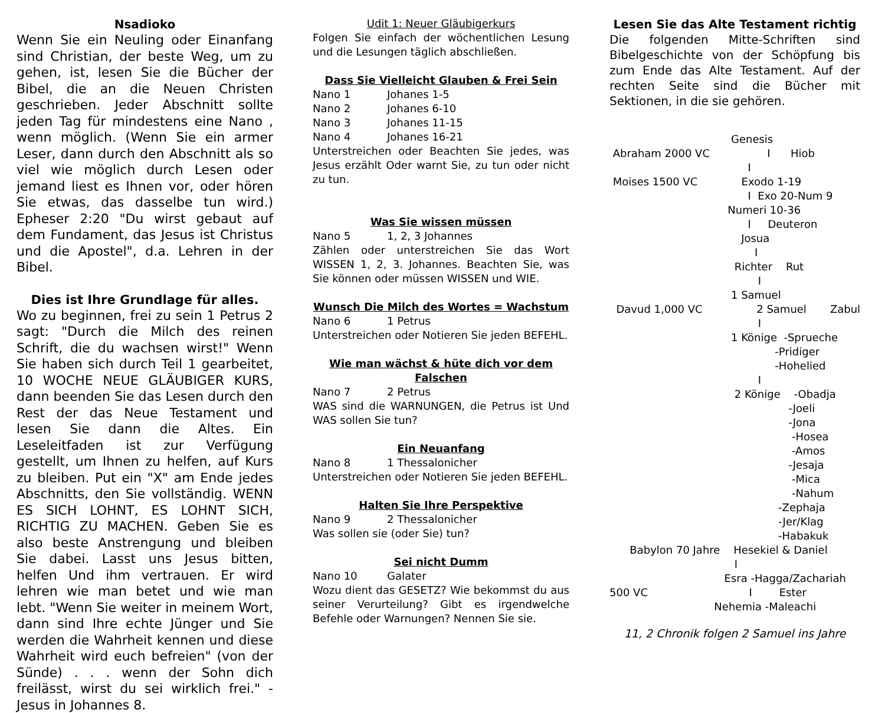Nsadioko
Wenn Sie ein Neuling oder Einanfang sind Christian, der beste Weg, um zu gehen, ist, lesen Sie die Bücher der Bibel, die an die Neuen Christen geschrieben. Jeder Abschnitt sollte jeden Tag für mindestens eine Nano , wenn möglich. (Wenn Sie ein armer Leser, dann durch den Abschnitt als so viel wie möglich durch Lesen oder jemand liest es Ihnen vor, oder hören Sie etwas, das dasselbe tun wird.) Epheser 2:20 "Du wirst gebaut auf dem Fundament, das Jesus ist Christus und die Apostel", d.a. Lehren in der Bibel.
Dies ist Ihre Grundlage für alles.
Wo zu beginnen, frei zu sein 1 Petrus 2 sagt: "Durch die Milch des reinen Schrift, die du wachsen wirst!" Wenn Sie haben sich durch Teil 1 gearbeitet, 10 WOCHE NEUE GLÄUBIGER KURS, dann beenden Sie das Lesen durch den Rest der das Neue Testament und lesen Sie dann die Altes. Ein Leseleitfaden ist zur Verfügung gestellt, um Ihnen zu helfen, auf Kurs zu bleiben. Put ein "X" am Ende jedes Abschnitts, den Sie vollständig. WENN ES SICH LOHNT, ES LOHNT SICH, RICHTIG ZU MACHEN. Geben Sie es also beste Anstrengung und bleiben Sie dabei. Lasst uns Jesus bitten, helfen Und ihm vertrauen. Er wird lehren wie man betet und wie man lebt. "Wenn Sie weiter in meinem Wort, dann sind Ihre echte Jünger und Sie werden die Wahrheit kennen und diese Wahrheit wird euch befreien" (von der Sünde) . . . wenn der Sohn dich freilässt, wirst du sei wirklich frei." - Jesus in Johannes 8.
Udit 1: Neuer Gläubigerkurs
Folgen Sie einfach der wöchentlichen Lesung und die Lesungen täglich abschließen.
Dass Sie Vielleicht Glauben & Frei Sein
Nano 1 Johanes 1-5
Nano 2 Johanes 6-10
Nano 3 Johanes 11-15
Nano 4 Johanes 16-21
Unterstreichen oder Beachten Sie jedes, was Jesus erzählt Oder warnt Sie, zu tun oder nicht zu tun.
Was Sie wissen müssen
Nano 5 1, 2, 3 Johannes
Zählen oder unterstreichen Sie das Wort WISSEN 1, 2, 3. Johannes. Beachten Sie, was Sie können oder müssen WISSEN und WIE.
Wunsch Die Milch des Wortes = Wachstum
Nano 6 1 Petrus
Unterstreichen oder Notieren Sie jeden BEFEHL.
Wie man wächst & hüte dich vor dem Falschen
Nano 7 2 Petrus
WAS sind die WARNUNGEN, die Petrus ist Und WAS sollen Sie tun?
Ein Neuanfang
Nano 8 1 Thessalonicher
Unterstreichen oder Notieren Sie jeden BEFEHL.
Halten Sie Ihre Perspektive
Nano 9 2 Thessalonicher
Was sollen sie (oder Sie) tun?
Sei nicht Dumm
Nano 10 Galater
Wozu dient das GESETZ? Wie bekommst du aus seiner Verurteilung? Gibt es irgendwelche Befehle oder Warnungen? Nennen Sie sie.
Lesen Sie das Alte Testament richtig
Die folgenden Mitte-Schriften sind Bibelgeschichte von der Schöpfung bis zum Ende das Alte Testament. Auf der rechten Seite sind die Bücher mit Sektionen, in die sie gehören.
                                    Genesis
 Abraham 2000 VC                 I      Hiob
                                         I
 Moises 1500 VC             Exodo 1-19
                                         I  Exo 20-Num 9
                                   Numeri 10-36
                                         I     Deuteron
                                       Josua
                                           I
                                     Richter    Rut
                                            I
                                    1 Samuel
  Davud 1,000 VC                2 Samuel       Zabul
                                            I
                                    1 Könige  -Sprueche
                                                 -Pridiger
                                                 -Hohelied
                                            I
                                     2 Könige    -Obadja
                                                     -Joeli
                                                     -Jona
                                                      -Hosea
                                                      -Amos
                                                     -Jesaja
                                                      -Mica
                                                      -Nahum
                                                  -Zephaja
                                                  -Jer/Klag
                                                  -Habakuk
      Babylon 70 Jahre    Hesekiel & Daniel
                                     I
                                  Esra -Hagga/Zachariah
500 VC                              I        Ester
                               Nehemia -Maleachi
11, 2 Chronik folgen 2 Samuel ins Jahre